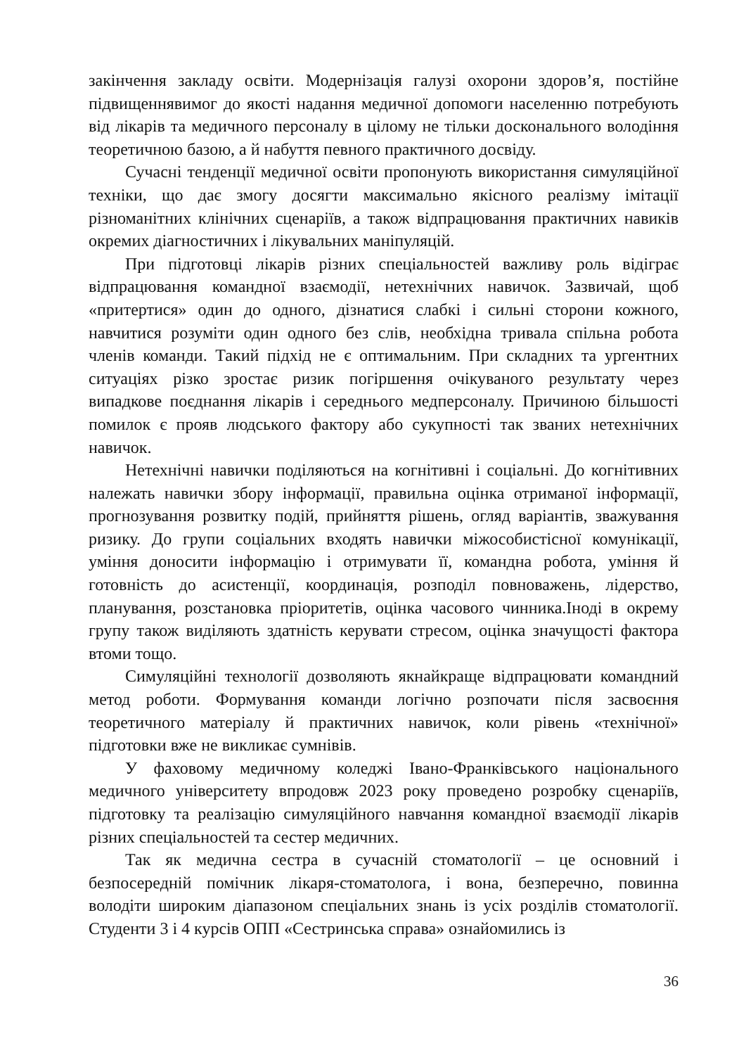закінчення закладу освіти. Модернізація галузі охорони здоров’я, постійне підвищеннявимог до якості надання медичної допомоги населенню потребують від лікарів та медичного персоналу в цілому не тільки досконального володіння теоретичною базою, а й набуття певного практичного досвіду.
Сучасні тенденції медичної освіти пропонують використання симуляційної техніки, що дає змогу досягти максимально якісного реалізму імітації різноманітних клінічних сценаріїв, а також відпрацювання практичних навиків окремих діагностичних і лікувальних маніпуляцій.
При підготовці лікарів різних спеціальностей важливу роль відіграє відпрацювання командної взаємодії, нетехнічних навичок. Зазвичай, щоб «притертися» один до одного, дізнатися слабкі і сильні сторони кожного, навчитися розуміти один одного без слів, необхідна тривала спільна робота членів команди. Такий підхід не є оптимальним. При складних та ургентних ситуаціях різко зростає ризик погіршення очікуваного результату через випадкове поєднання лікарів і середнього медперсоналу. Причиною більшості помилок є прояв людського фактору або сукупності так званих нетехнічних навичок.
Нетехнічні навички поділяються на когнітивні і соціальні. До когнітивних належать навички збору інформації, правильна оцінка отриманої інформації, прогнозування розвитку подій, прийняття рішень, огляд варіантів, зважування ризику. До групи соціальних входять навички міжособистісної комунікації, уміння доносити інформацію і отримувати її, командна робота, уміння й готовність до асистенції, координація, розподіл повноважень, лідерство, планування, розстановка пріоритетів, оцінка часового чинника.Іноді в окрему групу також виділяють здатність керувати стресом, оцінка значущості фактора втоми тощо.
Симуляційні технології дозволяють якнайкраще відпрацювати командний метод роботи. Формування команди логічно розпочати після засвоєння теоретичного матеріалу й практичних навичок, коли рівень «технічної» підготовки вже не викликає сумнівів.
У фаховому медичному коледжі Івано-Франківського національного медичного університету впродовж 2023 року проведено розробку сценаріїв, підготовку та реалізацію симуляційного навчання командної взаємодії лікарів різних спеціальностей та сестер медичних.
Так як медична сестра в сучасній стоматології – це основний і безпосередній помічник лікаря-стоматолога, і вона, безперечно, повинна володіти широким діапазоном спеціальних знань із усіх розділів стоматології. Студенти 3 і 4 курсів ОПП «Сестринська справа» ознайомились із
36